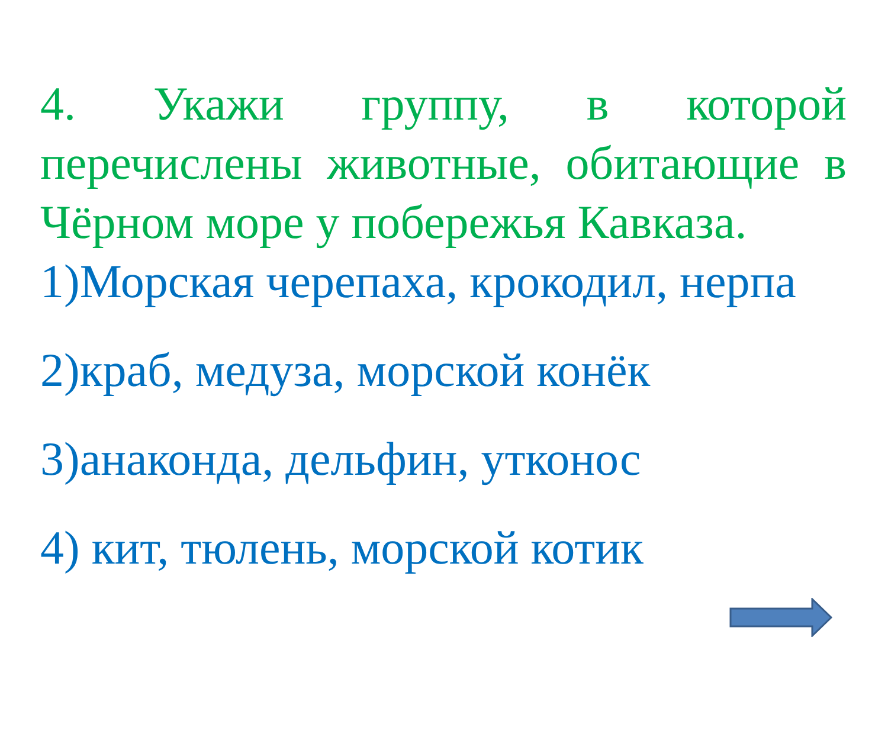4. Укажи группу, в которой перечислены животные, обитающие в Чёрном море у побережья Кавказа.
1)Морская черепаха, крокодил, нерпа
2)краб, медуза, морской конёк
3)анаконда, дельфин, утконос
4) кит, тюлень, морской котик